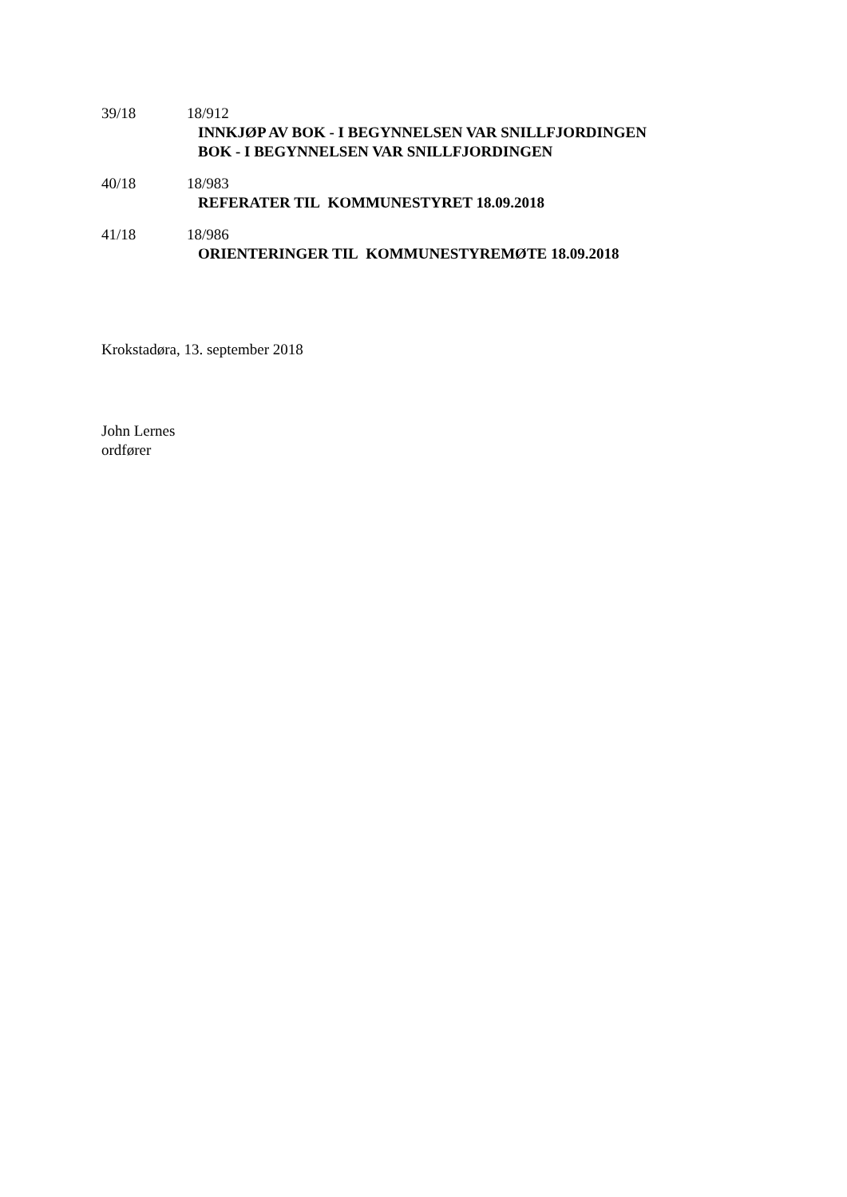39/18 18/912
INNKJØP AV BOK - I BEGYNNELSEN VAR SNILLFJORDINGEN
BOK - I BEGYNNELSEN VAR SNILLFJORDINGEN
40/18 18/983
REFERATER TIL KOMMUNESTYRET 18.09.2018
41/18 18/986
ORIENTERINGER TIL KOMMUNESTYREMØTE 18.09.2018
Krokstadøra, 13. september 2018
John Lernes
ordfører